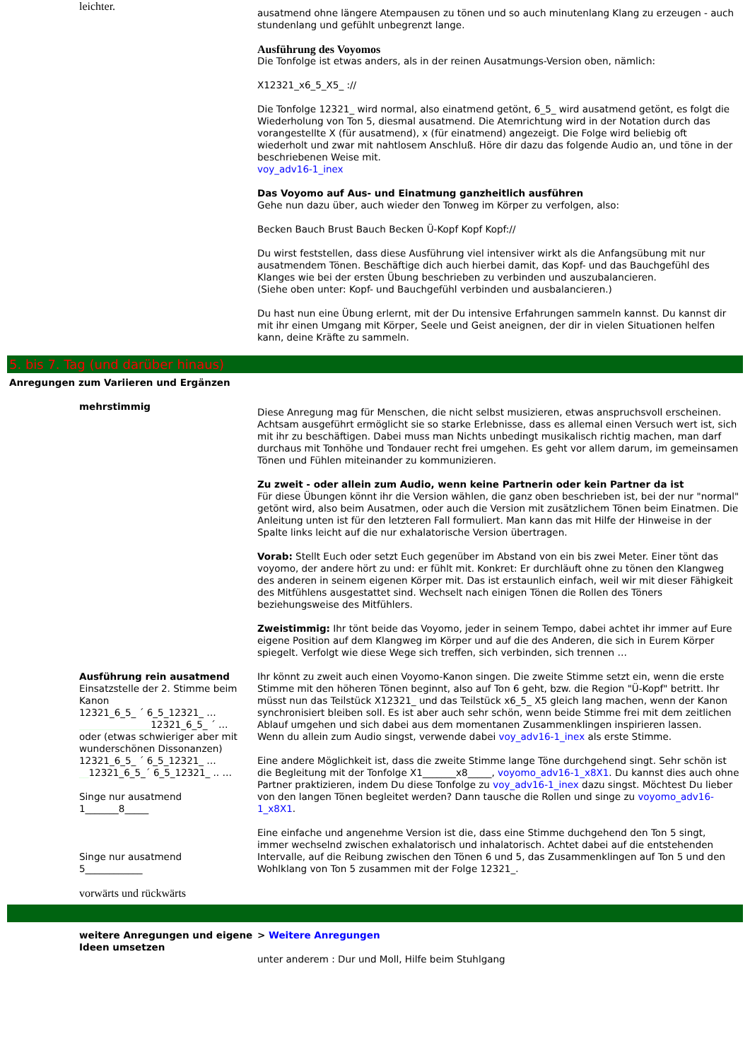leichter.
ausatmend ohne längere Atempausen zu tönen und so auch minutenlang Klang zu erzeugen - auch stundenlang und gefühlt unbegrenzt lange.
Ausführung des Voyomos
Die Tonfolge ist etwas anders, als in der reinen Ausatmungs-Version oben, nämlich:
X12321_x6_5_X5_ ://
Die Tonfolge 12321_ wird normal, also einatmend getönt, 6_5_ wird ausatmend getönt, es folgt die Wiederholung von Ton 5, diesmal ausatmend. Die Atemrichtung wird in der Notation durch das vorangestellte X (für ausatmend), x (für einatmend) angezeigt. Die Folge wird beliebig oft wiederholt und zwar mit nahtlosem Anschluß. Höre dir dazu das folgende Audio an, und töne in der beschriebenen Weise mit.
voy_adv16-1_inex
Das Voyomo auf Aus- und Einatmung ganzheitlich ausführen
Gehe nun dazu über, auch wieder den Tonweg im Körper zu verfolgen, also:
Becken Bauch Brust Bauch Becken Ü-Kopf Kopf Kopf://
Du wirst feststellen, dass diese Ausführung viel intensiver wirkt als die Anfangsübung mit nur ausatmendem Tönen. Beschäftige dich auch hierbei damit, das Kopf- und das Bauchgefühl des Klanges wie bei der ersten Übung beschrieben zu verbinden und auszubalancieren.
(Siehe oben unter: Kopf- und Bauchgefühl verbinden und ausbalancieren.)
Du hast nun eine Übung erlernt, mit der Du intensive Erfahrungen sammeln kannst. Du kannst dir mit ihr einen Umgang mit Körper, Seele und Geist aneignen, der dir in vielen Situationen helfen kann, deine Kräfte zu sammeln.
5. bis 7. Tag (und darüber hinaus)
Anregungen zum Variieren und Ergänzen
mehrstimmig
Diese Anregung mag für Menschen, die nicht selbst musizieren, etwas anspruchsvoll erscheinen. Achtsam ausgeführt ermöglicht sie so starke Erlebnisse, dass es allemal einen Versuch wert ist, sich mit ihr zu beschäftigen. Dabei muss man Nichts unbedingt musikalisch richtig machen, man darf durchaus mit Tonhöhe und Tondauer recht frei umgehen. Es geht vor allem darum, im gemeinsamen Tönen und Fühlen miteinander zu kommunizieren.
Zu zweit - oder allein zum Audio, wenn keine Partnerin oder kein Partner da ist
Für diese Übungen könnt ihr die Version wählen, die ganz oben beschrieben ist, bei der nur "normal" getönt wird, also beim Ausatmen, oder auch die Version mit zusätzlichem Tönen beim Einatmen. Die Anleitung unten ist für den letzteren Fall formuliert. Man kann das mit Hilfe der Hinweise in der Spalte links leicht auf die nur exhalatorische Version übertragen.
Vorab: Stellt Euch oder setzt Euch gegenüber im Abstand von ein bis zwei Meter. Einer tönt das voyomo, der andere hört zu und: er fühlt mit. Konkret: Er durchläuft ohne zu tönen den Klangweg des anderen in seinem eigenen Körper mit. Das ist erstaunlich einfach, weil wir mit dieser Fähigkeit des Mitfühlens ausgestattet sind. Wechselt nach einigen Tönen die Rollen des Töners beziehungsweise des Mitfühlers.
Zweistimmig: Ihr tönt beide das Voyomo, jeder in seinem Tempo, dabei achtet ihr immer auf Eure eigene Position auf dem Klangweg im Körper und auf die des Anderen, die sich in Eurem Körper spiegelt. Verfolgt wie diese Wege sich treffen, sich verbinden, sich trennen …
Ausführung rein ausatmend
Einsatzstelle der 2. Stimme beim Kanon
12321_6_5_ ´ 6_5_12321_ …
_______________12321_6_5_ ´ …
oder (etwas schwieriger aber mit wunderschönen Dissonanzen)
12321_6_5_ ´ 6_5_12321_ …
__12321_6_5_´ 6_5_12321_ .. …
Singe nur ausatmend
1_______8_____
Singe nur ausatmend
5____________
Ihr könnt zu zweit auch einen Voyomo-Kanon singen. Die zweite Stimme setzt ein, wenn die erste Stimme mit den höheren Tönen beginnt, also auf Ton 6 geht, bzw. die Region "Ü-Kopf" betritt. Ihr müsst nun das Teilstück X12321_ und das Teilstück x6_5_ X5 gleich lang machen, wenn der Kanon synchronisiert bleiben soll. Es ist aber auch sehr schön, wenn beide Stimme frei mit dem zeitlichen Ablauf umgehen und sich dabei aus dem momentanen Zusammenklingen inspirieren lassen.
Wenn du allein zum Audio singst, verwende dabei voy_adv16-1_inex als erste Stimme.
Eine andere Möglichkeit ist, dass die zweite Stimme lange Töne durchgehend singt. Sehr schön ist die Begleitung mit der Tonfolge X1_______x8_____, voyomo_adv16-1_x8X1. Du kannst dies auch ohne Partner praktizieren, indem Du diese Tonfolge zu voy_adv16-1_inex dazu singst. Möchtest Du lieber von den langen Tönen begleitet werden? Dann tausche die Rollen und singe zu voyomo_adv16-1_x8X1.
Eine einfache und angenehme Version ist die, dass eine Stimme duchgehend den Ton 5 singt, immer wechselnd zwischen exhalatorisch und inhalatorisch. Achtet dabei auf die entstehenden Intervalle, auf die Reibung zwischen den Tönen 6 und 5, das Zusammenklingen auf Ton 5 und den Wohlklang von Ton 5 zusammen mit der Folge 12321_.
vorwärts und rückwärts
weitere Anregungen und eigene Ideen umsetzen
> Weitere Anregungen
unter anderem : Dur und Moll, Hilfe beim Stuhlgang